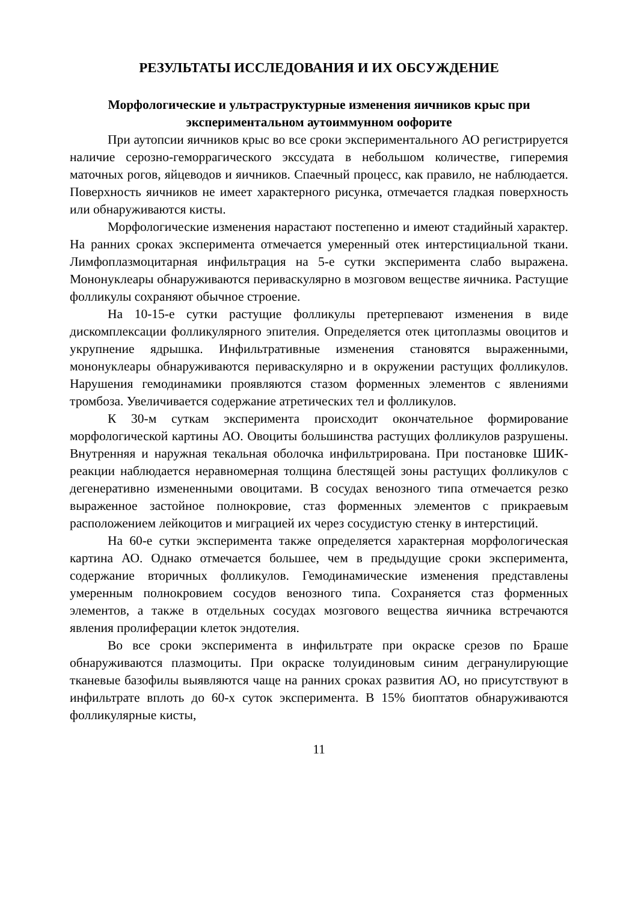РЕЗУЛЬТАТЫ ИССЛЕДОВАНИЯ И ИХ ОБСУЖДЕНИЕ
Морфологические и ультраструктурные изменения яичников крыс при экспериментальном аутоиммунном оофорите
При аутопсии яичников крыс во все сроки экспериментального АО регистрируется наличие серозно-геморрагического экссудата в небольшом количестве, гиперемия маточных рогов, яйцеводов и яичников. Спаечный процесс, как правило, не наблюдается. Поверхность яичников не имеет характерного рисунка, отмечается гладкая поверхность или обнаруживаются кисты.
Морфологические изменения нарастают постепенно и имеют стадийный характер. На ранних сроках эксперимента отмечается умеренный отек интерстициальной ткани. Лимфоплазмоцитарная инфильтрация на 5-е сутки эксперимента слабо выражена. Мононуклеары обнаруживаются периваскулярно в мозговом веществе яичника. Растущие фолликулы сохраняют обычное строение.
На 10-15-е сутки растущие фолликулы претерпевают изменения в виде дискомплексации фолликулярного эпителия. Определяется отек цитоплазмы овоцитов и укрупнение ядрышка. Инфильтративные изменения становятся выраженными, мононуклеары обнаруживаются периваскулярно и в окружении растущих фолликулов. Нарушения гемодинамики проявляются стазом форменных элементов с явлениями тромбоза. Увеличивается содержание атретических тел и фолликулов.
К 30-м суткам эксперимента происходит окончательное формирование морфологической картины АО. Овоциты большинства растущих фолликулов разрушены. Внутренняя и наружная текальная оболочка инфильтрирована. При постановке ШИК-реакции наблюдается неравномерная толщина блестящей зоны растущих фолликулов с дегенеративно измененными овоцитами. В сосудах венозного типа отмечается резко выраженное застойное полнокровие, стаз форменных элементов с прикраевым расположением лейкоцитов и миграцией их через сосудистую стенку в интерстиций.
На 60-е сутки эксперимента также определяется характерная морфологическая картина АО. Однако отмечается большее, чем в предыдущие сроки эксперимента, содержание вторичных фолликулов. Гемодинамические изменения представлены умеренным полнокровием сосудов венозного типа. Сохраняется стаз форменных элементов, а также в отдельных сосудах мозгового вещества яичника встречаются явления пролиферации клеток эндотелия.
Во все сроки эксперимента в инфильтрате при окраске срезов по Браше обнаруживаются плазмоциты. При окраске толуидиновым синим дегранулирующие тканевые базофилы выявляются чаще на ранних сроках развития АО, но присутствуют в инфильтрате вплоть до 60-х суток эксперимента. В 15% биоптатов обнаруживаются фолликулярные кисты,
11